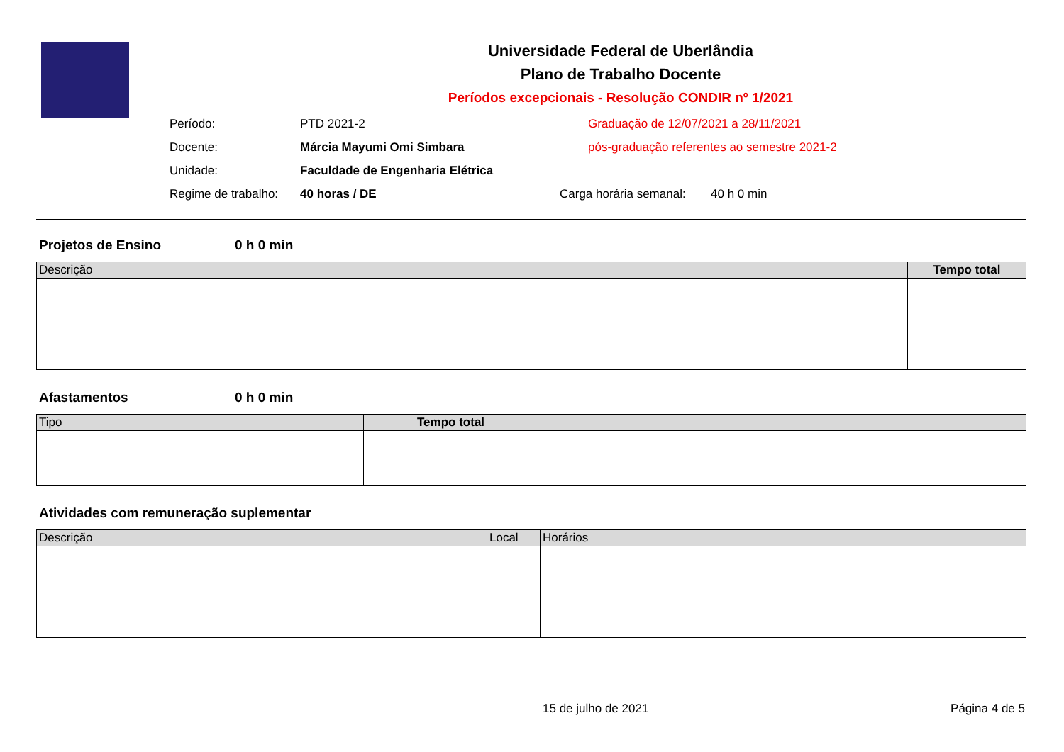Universidade Federal de Uberlândia
Plano de Trabalho Docente
Períodos excepcionais - Resolução CONDIR nº 1/2021
Período: PTD 2021-2 Graduação de 12/07/2021 a 28/11/2021
Docente: Márcia Mayumi Omi Simbara pós-graduação referentes ao semestre 2021-2
Unidade: Faculdade de Engenharia Elétrica
Regime de trabalho:
40 horas / DE Carga horária semanal:
40 h 0 min
Projetos de Ensino 0 h 0 min
| Descrição | Tempo total |
| --- | --- |
Afastamentos 0 h 0 min
| Tipo | Tempo total |
| --- | --- |
Atividades com remuneração suplementar
| Descrição | Local | Horários |
| --- | --- | --- |
15 de julho de 2021 Página 4 de 5